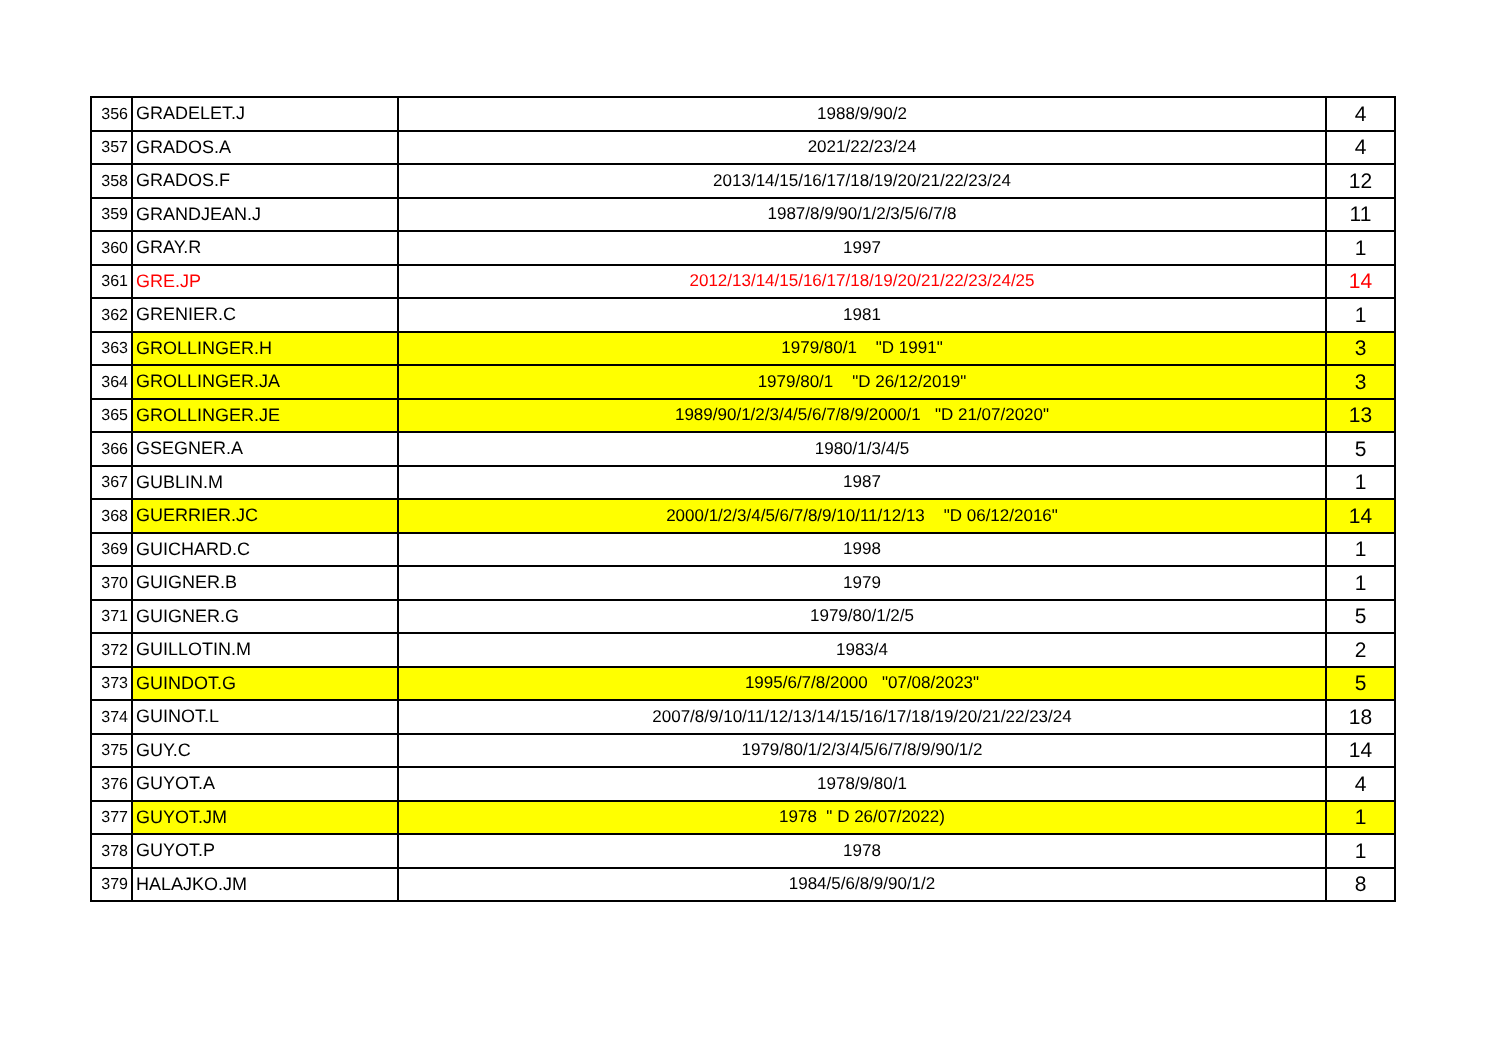| 356 | GRADELET.J | 1988/9/90/2 | 4 |
| 357 | GRADOS.A | 2021/22/23/24 | 4 |
| 358 | GRADOS.F | 2013/14/15/16/17/18/19/20/21/22/23/24 | 12 |
| 359 | GRANDJEAN.J | 1987/8/9/90/1/2/3/5/6/7/8 | 11 |
| 360 | GRAY.R | 1997 | 1 |
| 361 | GRE.JP | 2012/13/14/15/16/17/18/19/20/21/22/23/24/25 | 14 |
| 362 | GRENIER.C | 1981 | 1 |
| 363 | GROLLINGER.H | 1979/80/1 "D 1991" | 3 |
| 364 | GROLLINGER.JA | 1979/80/1 "D 26/12/2019" | 3 |
| 365 | GROLLINGER.JE | 1989/90/1/2/3/4/5/6/7/8/9/2000/1 "D 21/07/2020" | 13 |
| 366 | GSEGNER.A | 1980/1/3/4/5 | 5 |
| 367 | GUBLIN.M | 1987 | 1 |
| 368 | GUERRIER.JC | 2000/1/2/3/4/5/6/7/8/9/10/11/12/13 "D 06/12/2016" | 14 |
| 369 | GUICHARD.C | 1998 | 1 |
| 370 | GUIGNER.B | 1979 | 1 |
| 371 | GUIGNER.G | 1979/80/1/2/5 | 5 |
| 372 | GUILLOTIN.M | 1983/4 | 2 |
| 373 | GUINDOT.G | 1995/6/7/8/2000 "07/08/2023" | 5 |
| 374 | GUINOT.L | 2007/8/9/10/11/12/13/14/15/16/17/18/19/20/21/22/23/24 | 18 |
| 375 | GUY.C | 1979/80/1/2/3/4/5/6/7/8/9/90/1/2 | 14 |
| 376 | GUYOT.A | 1978/9/80/1 | 4 |
| 377 | GUYOT.JM | 1978 " D 26/07/2022) | 1 |
| 378 | GUYOT.P | 1978 | 1 |
| 379 | HALAJKO.JM | 1984/5/6/8/9/90/1/2 | 8 |